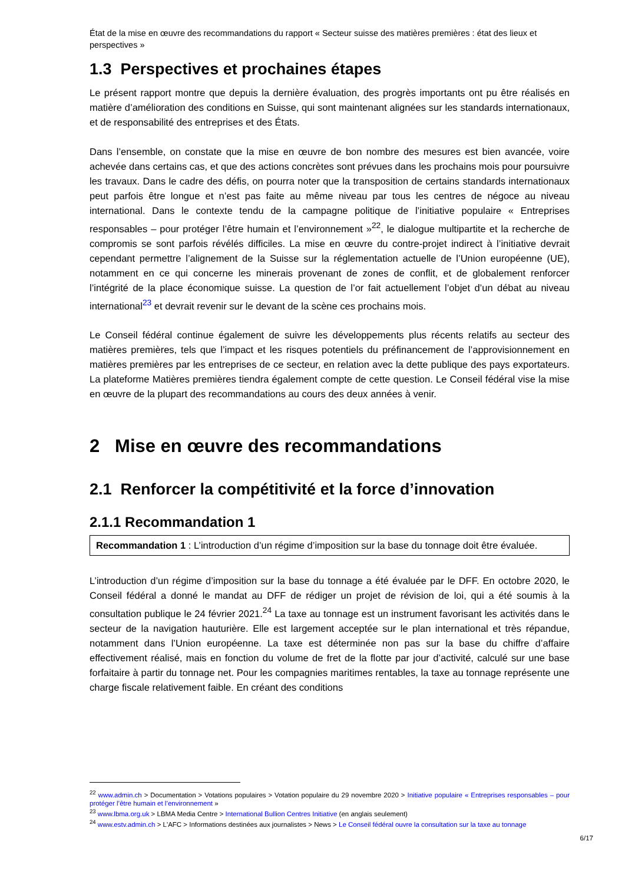État de la mise en œuvre des recommandations du rapport « Secteur suisse des matières premières : état des lieux et perspectives »
1.3 Perspectives et prochaines étapes
Le présent rapport montre que depuis la dernière évaluation, des progrès importants ont pu être réalisés en matière d’amélioration des conditions en Suisse, qui sont maintenant alignées sur les standards internationaux, et de responsabilité des entreprises et des États.
Dans l’ensemble, on constate que la mise en œuvre de bon nombre des mesures est bien avancée, voire achevée dans certains cas, et que des actions concrètes sont prévues dans les prochains mois pour poursuivre les travaux. Dans le cadre des défis, on pourra noter que la transposition de certains standards internationaux peut parfois être longue et n’est pas faite au même niveau par tous les centres de négoce au niveau international. Dans le contexte tendu de la campagne politique de l’initiative populaire « Entreprises responsables – pour protéger l’être humain et l’environnement »<sup>22</sup>, le dialogue multipartite et la recherche de compromis se sont parfois révélés difficiles. La mise en œuvre du contre-projet indirect à l’initiative devrait cependant permettre l’alignement de la Suisse sur la réglementation actuelle de l’Union européenne (UE), notamment en ce qui concerne les minerais provenant de zones de conflit, et de globalement renforcer l’intégrité de la place économique suisse. La question de l’or fait actuellement l’objet d’un débat au niveau international<sup>23</sup> et devrait revenir sur le devant de la scène ces prochains mois.
Le Conseil fédéral continue également de suivre les développements plus récents relatifs au secteur des matières premières, tels que l’impact et les risques potentiels du préfinancement de l’approvisionnement en matières premières par les entreprises de ce secteur, en relation avec la dette publique des pays exportateurs. La plateforme Matières premières tiendra également compte de cette question. Le Conseil fédéral vise la mise en œuvre de la plupart des recommandations au cours des deux années à venir.
2 Mise en œuvre des recommandations
2.1 Renforcer la compétitivité et la force d’innovation
2.1.1 Recommandation 1
Recommandation 1 : L’introduction d’un régime d’imposition sur la base du tonnage doit être évaluée.
L’introduction d’un régime d’imposition sur la base du tonnage a été évaluée par le DFF. En octobre 2020, le Conseil fédéral a donné le mandat au DFF de rédiger un projet de révision de loi, qui a été soumis à la consultation publique le 24 février 2021.<sup>24</sup> La taxe au tonnage est un instrument favorisant les activités dans le secteur de la navigation hauturière. Elle est largement acceptée sur le plan international et très répandue, notamment dans l’Union européenne. La taxe est déterminée non pas sur la base du chiffre d’affaire effectivement réalisé, mais en fonction du volume de fret de la flotte par jour d’activité, calculé sur une base forfaitaire à partir du tonnage net. Pour les compagnies maritimes rentables, la taxe au tonnage représente une charge fiscale relativement faible. En créant des conditions
<sup>22</sup> www.admin.ch > Documentation > Votations populaires > Votation populaire du 29 novembre 2020 > Initiative populaire « Entreprises responsables – pour protéger l’être humain et l’environnement »
<sup>23</sup> www.lbma.org.uk > LBMA Media Centre > International Bullion Centres Initiative (en anglais seulement)
<sup>24</sup> www.estv.admin.ch > L'AFC > Informations destinées aux journalistes > News > Le Conseil fédéral ouvre la consultation sur la taxe au tonnage
6/17